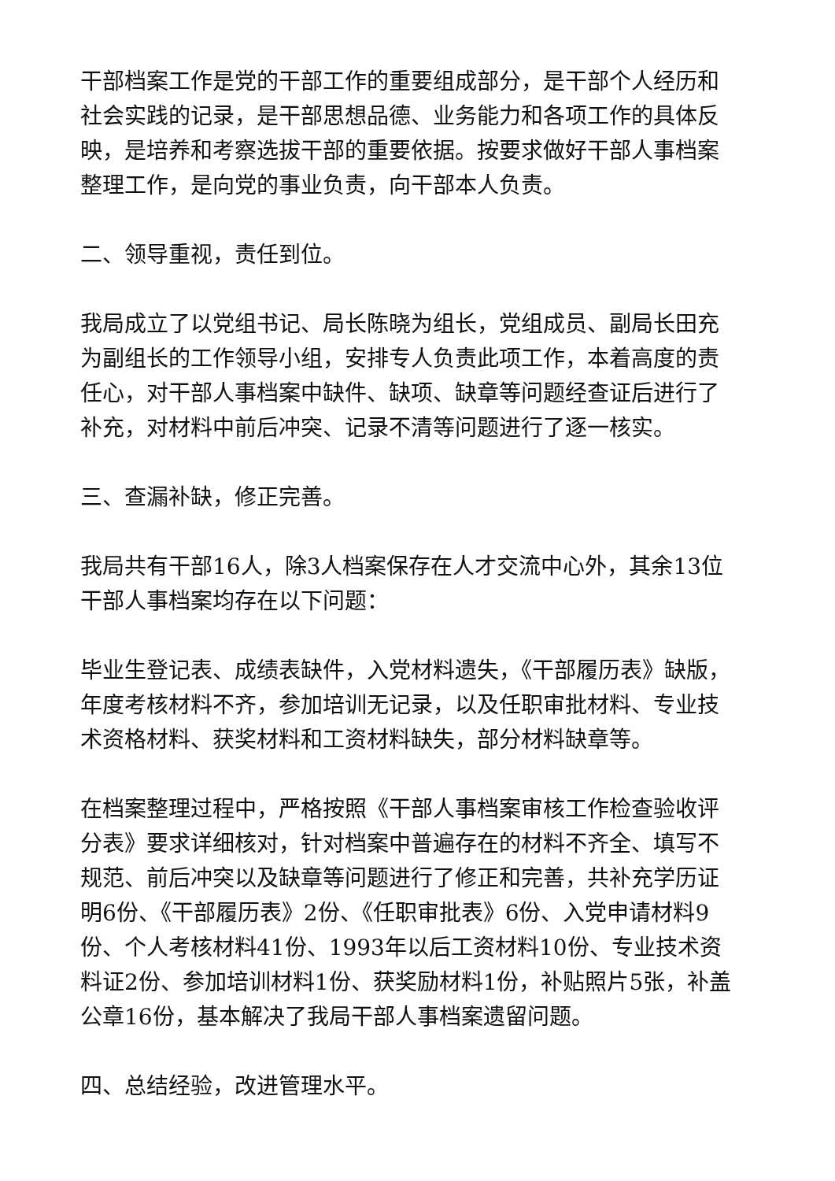干部档案工作是党的干部工作的重要组成部分，是干部个人经历和社会实践的记录，是干部思想品德、业务能力和各项工作的具体反映，是培养和考察选拔干部的重要依据。按要求做好干部人事档案整理工作，是向党的事业负责，向干部本人负责。
二、领导重视，责任到位。
我局成立了以党组书记、局长陈晓为组长，党组成员、副局长田充为副组长的工作领导小组，安排专人负责此项工作，本着高度的责任心，对干部人事档案中缺件、缺项、缺章等问题经查证后进行了补充，对材料中前后冲突、记录不清等问题进行了逐一核实。
三、查漏补缺，修正完善。
我局共有干部16人，除3人档案保存在人才交流中心外，其余13位干部人事档案均存在以下问题：
毕业生登记表、成绩表缺件，入党材料遗失，《干部履历表》缺版，年度考核材料不齐，参加培训无记录，以及任职审批材料、专业技术资格材料、获奖材料和工资材料缺失，部分材料缺章等。
在档案整理过程中，严格按照《干部人事档案审核工作检查验收评分表》要求详细核对，针对档案中普遍存在的材料不齐全、填写不规范、前后冲突以及缺章等问题进行了修正和完善，共补充学历证明6份、《干部履历表》2份、《任职审批表》6份、入党申请材料9份、个人考核材料41份、1993年以后工资材料10份、专业技术资料证2份、参加培训材料1份、获奖励材料1份，补贴照片5张，补盖公章16份，基本解决了我局干部人事档案遗留问题。
四、总结经验，改进管理水平。